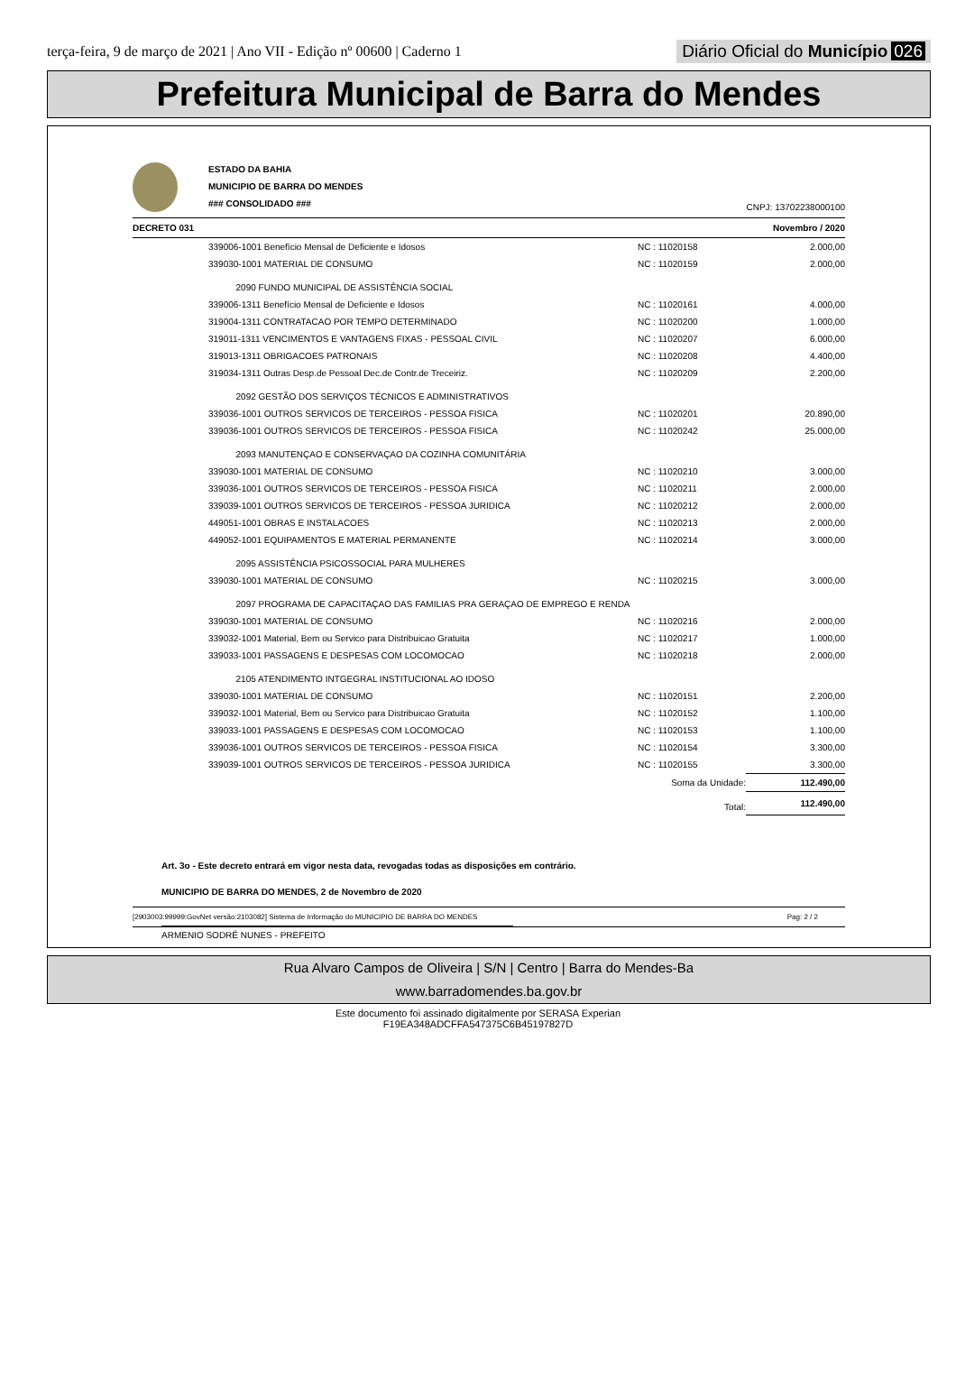terça-feira, 9 de março de 2021 | Ano VII - Edição nº 00600 | Caderno 1 Diário Oficial do Município 026
Prefeitura Municipal de Barra do Mendes
ESTADO DA BAHIA
MUNICIPIO DE BARRA DO MENDES
### CONSOLIDADO ###
CNPJ: 13702238000100
DECRETO 031 Novembro / 2020
| | 339006-1001 Benefício Mensal de Deficiente e Idosos | NC : 11020158 | 2.000,00 |
| | 339030-1001 MATERIAL DE CONSUMO | NC : 11020159 | 2.000,00 |
| | 2090 FUNDO MUNICIPAL DE ASSISTÊNCIA SOCIAL | | |
| | 339006-1311 Benefício Mensal de Deficiente e Idosos | NC : 11020161 | 4.000,00 |
| | 319004-1311 CONTRATACAO POR TEMPO DETERMINADO | NC : 11020200 | 1.000,00 |
| | 319011-1311 VENCIMENTOS E VANTAGENS FIXAS - PESSOAL CIVIL | NC : 11020207 | 6.000,00 |
| | 319013-1311 OBRIGACOES PATRONAIS | NC : 11020208 | 4.400,00 |
| | 319034-1311 Outras Desp.de Pessoal Dec.de Contr.de Treceiriz. | NC : 11020209 | 2.200,00 |
| | 2092 GESTÃO DOS SERVIÇOS TÉCNICOS E ADMINISTRATIVOS | | |
| | 339036-1001 OUTROS SERVICOS DE TERCEIROS - PESSOA FISICA | NC : 11020201 | 20.890,00 |
| | 339036-1001 OUTROS SERVICOS DE TERCEIROS - PESSOA FISICA | NC : 11020242 | 25.000,00 |
| | 2093 MANUTENÇAO E CONSERVAÇAO DA COZINHA COMUNITÁRIA | | |
| | 339030-1001 MATERIAL DE CONSUMO | NC : 11020210 | 3.000,00 |
| | 339036-1001 OUTROS SERVICOS DE TERCEIROS - PESSOA FISICA | NC : 11020211 | 2.000,00 |
| | 339039-1001 OUTROS SERVICOS DE TERCEIROS - PESSOA JURIDICA | NC : 11020212 | 2.000,00 |
| | 449051-1001 OBRAS E INSTALACOES | NC : 11020213 | 2.000,00 |
| | 449052-1001 EQUIPAMENTOS E MATERIAL PERMANENTE | NC : 11020214 | 3.000,00 |
| | 2095 ASSISTÊNCIA PSICOSSOCIAL PARA MULHERES | | |
| | 339030-1001 MATERIAL DE CONSUMO | NC : 11020215 | 3.000,00 |
| | 2097 PROGRAMA DE CAPACITAÇAO DAS FAMILIAS PRA GERAÇAO DE EMPREGO E RENDA | | |
| | 339030-1001 MATERIAL DE CONSUMO | NC : 11020216 | 2.000,00 |
| | 339032-1001 Material, Bem ou Servico para Distribuicao Gratuita | NC : 11020217 | 1.000,00 |
| | 339033-1001 PASSAGENS E DESPESAS COM LOCOMOCAO | NC : 11020218 | 2.000,00 |
| | 2105 ATENDIMENTO INTGEGRAL INSTITUCIONAL AO IDOSO | | |
| | 339030-1001 MATERIAL DE CONSUMO | NC : 11020151 | 2.200,00 |
| | 339032-1001 Material, Bem ou Servico para Distribuicao Gratuita | NC : 11020152 | 1.100,00 |
| | 339033-1001 PASSAGENS E DESPESAS COM LOCOMOCAO | NC : 11020153 | 1.100,00 |
| | 339036-1001 OUTROS SERVICOS DE TERCEIROS - PESSOA FISICA | NC : 11020154 | 3.300,00 |
| | 339039-1001 OUTROS SERVICOS DE TERCEIROS - PESSOA JURIDICA | NC : 11020155 | 3.300,00 |
| | | Soma da Unidade: | 112.490,00 |
| | | Total: | 112.490,00 |
Art. 3o - Este decreto entrará em vigor nesta data, revogadas todas as disposições em contrário.
MUNICIPIO DE BARRA DO MENDES, 2 de Novembro de 2020
ARMENIO SODRÉ NUNES - PREFEITO
[2903003:99999:GovNet versão:2103082] Sistema de Informação do MUNICIPIO DE BARRA DO MENDES Pag: 2 / 2
Rua Alvaro Campos de Oliveira | S/N | Centro | Barra do Mendes-Ba
www.barradomendes.ba.gov.br
Este documento foi assinado digitalmente por SERASA Experian
F19EA348ADCFFA547375C6B45197827D